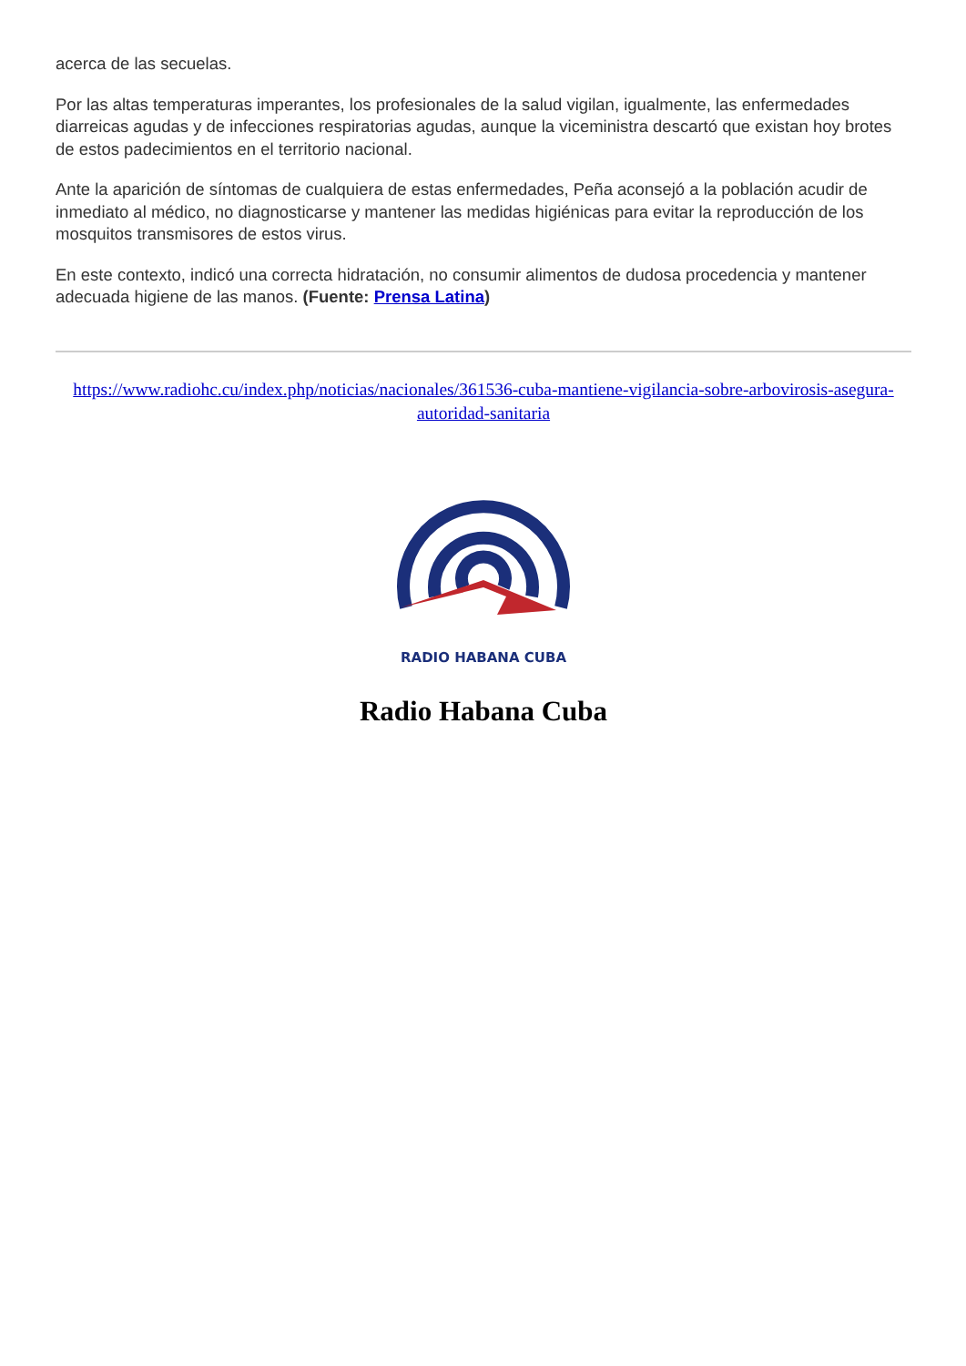acerca de las secuelas.
Por las altas temperaturas imperantes, los profesionales de la salud vigilan, igualmente, las enfermedades diarreicas agudas y de infecciones respiratorias agudas, aunque la viceministra descartó que existan hoy brotes de estos padecimientos en el territorio nacional.
Ante la aparición de síntomas de cualquiera de estas enfermedades, Peña aconsejó a la población acudir de inmediato al médico, no diagnosticarse y mantener las medidas higiénicas para evitar la reproducción de los mosquitos transmisores de estos virus.
En este contexto, indicó una correcta hidratación, no consumir alimentos de dudosa procedencia y mantener adecuada higiene de las manos. (Fuente: Prensa Latina)
https://www.radiohc.cu/index.php/noticias/nacionales/361536-cuba-mantiene-vigilancia-sobre-arbovirosis-asegura-autoridad-sanitaria
RADIO HABANA CUBA
Radio Habana Cuba